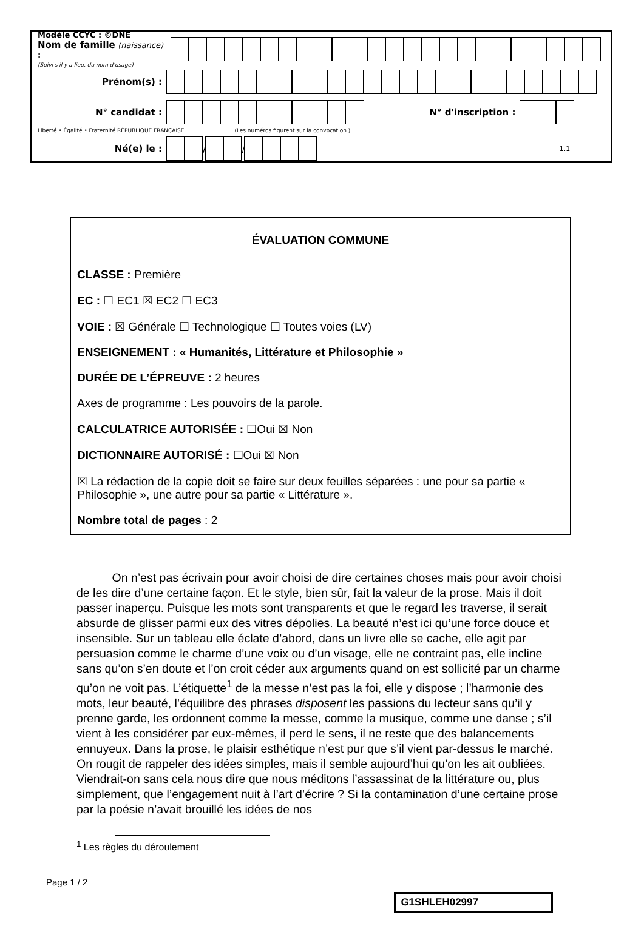Modèle CCYC : ©DNE
Nom de famille (naissance) :
(Suivi s'il y a lieu, du nom d'usage)
Prénom(s) :
N° candidat : N° d'inscription :
Liberté • Égalité • Fraternité RÉPUBLIQUE FRANÇAISE (Les numéros figurent sur la convocation.)
Né(e) le :
/
/
1.1
ÉVALUATION COMMUNE
CLASSE : Première
EC : ☐ EC1 ☒ EC2 ☐ EC3
VOIE : ☒ Générale ☐ Technologique ☐ Toutes voies (LV)
ENSEIGNEMENT : « Humanités, Littérature et Philosophie »
DURÉE DE L’ÉPREUVE : 2 heures
Axes de programme : Les pouvoirs de la parole.
CALCULATRICE AUTORISÉE : ☐Oui ☒ Non
DICTIONNAIRE AUTORISÉ : ☐Oui ☒ Non
☒ La rédaction de la copie doit se faire sur deux feuilles séparées : une pour sa partie « Philosophie », une autre pour sa partie « Littérature ».
Nombre total de pages : 2
   On n’est pas écrivain pour avoir choisi de dire certaines choses mais pour avoir choisi de les dire d’une certaine façon. Et le style, bien sûr, fait la valeur de la prose. Mais il doit passer inaperçu. Puisque les mots sont transparents et que le regard les traverse, il serait absurde de glisser parmi eux des vitres dépolies. La beauté n’est ici qu’une force douce et insensible. Sur un tableau elle éclate d’abord, dans un livre elle se cache, elle agit par persuasion comme le charme d’une voix ou d’un visage, elle ne contraint pas, elle incline sans qu’on s’en doute et l’on croit céder aux arguments quand on est sollicité par un charme qu’on ne voit pas. L’étiquette<sup>1</sup> de la messe n’est pas la foi, elle y dispose ; l’harmonie des mots, leur beauté, l’équilibre des phrases disposent les passions du lecteur sans qu’il y prenne garde, les ordonnent comme la messe, comme la musique, comme une danse ; s’il vient à les considérer par eux-mêmes, il perd le sens, il ne reste que des balancements ennuyeux. Dans la prose, le plaisir esthétique n’est pur que s’il vient par-dessus le marché. On rougit de rappeler des idées simples, mais il semble aujourd’hui qu’on les ait oubliées. Viendrait-on sans cela nous dire que nous méditons l’assassinat de la littérature ou, plus simplement, que l’engagement nuit à l’art d’écrire ? Si la contamination d’une certaine prose par la poésie n’avait brouillé les idées de nos
<sup>1</sup> Les règles du déroulement
Page 1 / 2
G1SHLEH02997